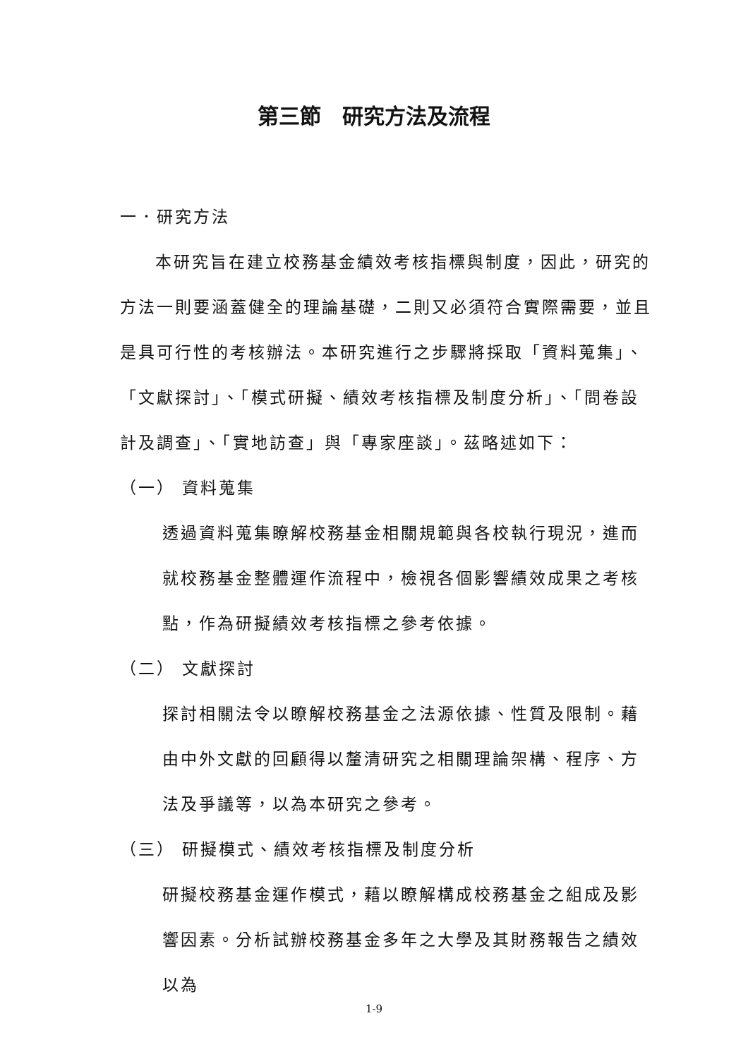第三節　研究方法及流程
一．研究方法
本研究旨在建立校務基金績效考核指標與制度，因此，研究的方法一則要涵蓋健全的理論基礎，二則又必須符合實際需要，並且是具可行性的考核辦法。本研究進行之步驟將採取「資料蒐集」、「文獻探討」、「模式研擬、績效考核指標及制度分析」、「問卷設計及調查」、「實地訪查」與「專家座談」。茲略述如下：
（一） 資料蒐集
透過資料蒐集瞭解校務基金相關規範與各校執行現況，進而就校務基金整體運作流程中，檢視各個影響績效成果之考核點，作為研擬績效考核指標之參考依據。
（二） 文獻探討
探討相關法令以瞭解校務基金之法源依據、性質及限制。藉由中外文獻的回顧得以釐清研究之相關理論架構、程序、方法及爭議等，以為本研究之參考。
（三） 研擬模式、績效考核指標及制度分析
研擬校務基金運作模式，藉以瞭解構成校務基金之組成及影響因素。分析試辦校務基金多年之大學及其財務報告之績效以為
1-9